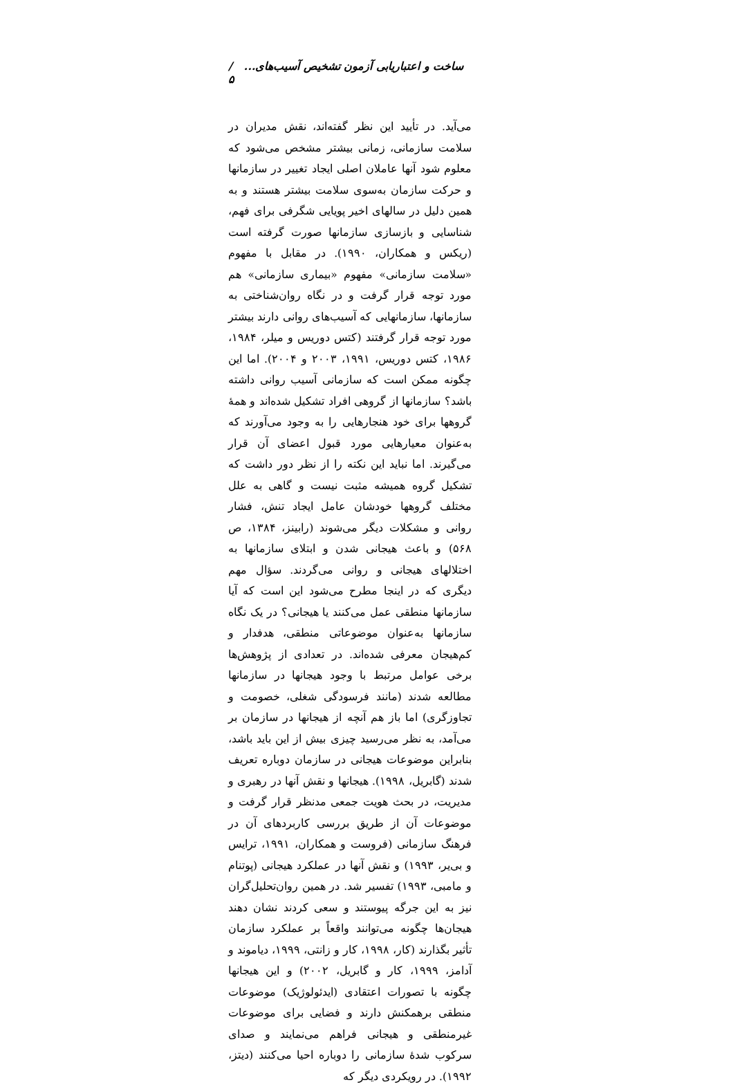ساخت و اعتباریابی آزمون تشخیص آسیب‌های... / ۵
می‌آید. در تأیید این نظر گفته‌اند، نقش مدیران در سلامت سازمانی، زمانی بیشتر مشخص می‌شود که معلوم شود آنها عاملان اصلی ایجاد تغییر در سازمانها و حرکت سازمان به‌سوی سلامت بیشتر هستند و به همین دلیل در سالهای اخیر پویایی شگرفی برای فهم، شناسایی و بازسازی سازمانها صورت گرفته است (ریکس و همکاران، ۱۹۹۰). در مقابل با مفهوم «سلامت سازمانی» مفهوم «بیماری سازمانی» هم مورد توجه قرار گرفت و در نگاه روان‌شناختی به سازمانها، سازمانهایی که آسیب‌های روانی دارند بیشتر مورد توجه قرار گرفتند (کتس دوریس و میلر، ۱۹۸۴، ۱۹۸۶، کتس دوریس، ۱۹۹۱، ۲۰۰۳ و ۲۰۰۴). اما این چگونه ممکن است که سازمانی آسیب روانی داشته باشد؟ سازمانها از گروهی افراد تشکیل شده‌اند و همهٔ گروهها برای خود هنجارهایی را به وجود می‌آورند که به‌عنوان معیارهایی مورد قبول اعضای آن قرار می‌گیرند. اما نباید این نکته را از نظر دور داشت که تشکیل گروه همیشه مثبت نیست و گاهی به علل مختلف گروهها خودشان عامل ایجاد تنش، فشار روانی و مشکلات دیگر می‌شوند (رابینز، ۱۳۸۴، ص ۵۶۸) و باعث هیجانی شدن و ابتلای سازمانها به اختلالهای هیجانی و روانی می‌گردند. سؤال مهم دیگری که در اینجا مطرح می‌شود این است که آیا سازمانها منطقی عمل می‌کنند یا هیجانی؟ در یک نگاه سازمانها به‌عنوان موضوعاتی منطقی، هدفدار و کم‌هیجان معرفی شده‌اند. در تعدادی از پژوهش‌ها برخی عوامل مرتبط با وجود هیجانها در سازمانها مطالعه شدند (مانند فرسودگی شغلی، خصومت و تجاوزگری) اما باز هم آنچه از هیجانها در سازمان بر می‌آمد، به نظر می‌رسید چیزی بیش از این باید باشد، بنابراین موضوعات هیجانی در سازمان دوباره تعریف شدند (گابریل، ۱۹۹۸). هیجانها و نقش آنها در رهبری و مدیریت، در بحث هویت جمعی مدنظر قرار گرفت و موضوعات آن از طریق بررسی کاربردهای آن در فرهنگ سازمانی (فروست و همکاران، ۱۹۹۱، ترایس و بی‌یر، ۱۹۹۳) و نقش آنها در عملکرد هیجانی (پوتنام و مامبی، ۱۹۹۳) تفسیر شد. در همین روان‌تحلیل‌گران نیز به این جرگه پیوستند و سعی کردند نشان دهند هیجان‌ها چگونه می‌توانند واقعاً بر عملکرد سازمان تأثیر بگذارند (کار، ۱۹۹۸، کار و زانتی، ۱۹۹۹، دیاموند و آدامز، ۱۹۹۹، کار و گابریل، ۲۰۰۲) و این هیجانها چگونه با تصورات اعتقادی (ایدئولوژیک) موضوعات منطقی برهمکنش دارند و فضایی برای موضوعات غیرمنطقی و هیجانی فراهم می‌نمایند و صدای سرکوب شدهٔ سازمانی را دوباره احیا می‌کنند (دیتز، ۱۹۹۲). در رویکردی دیگر که